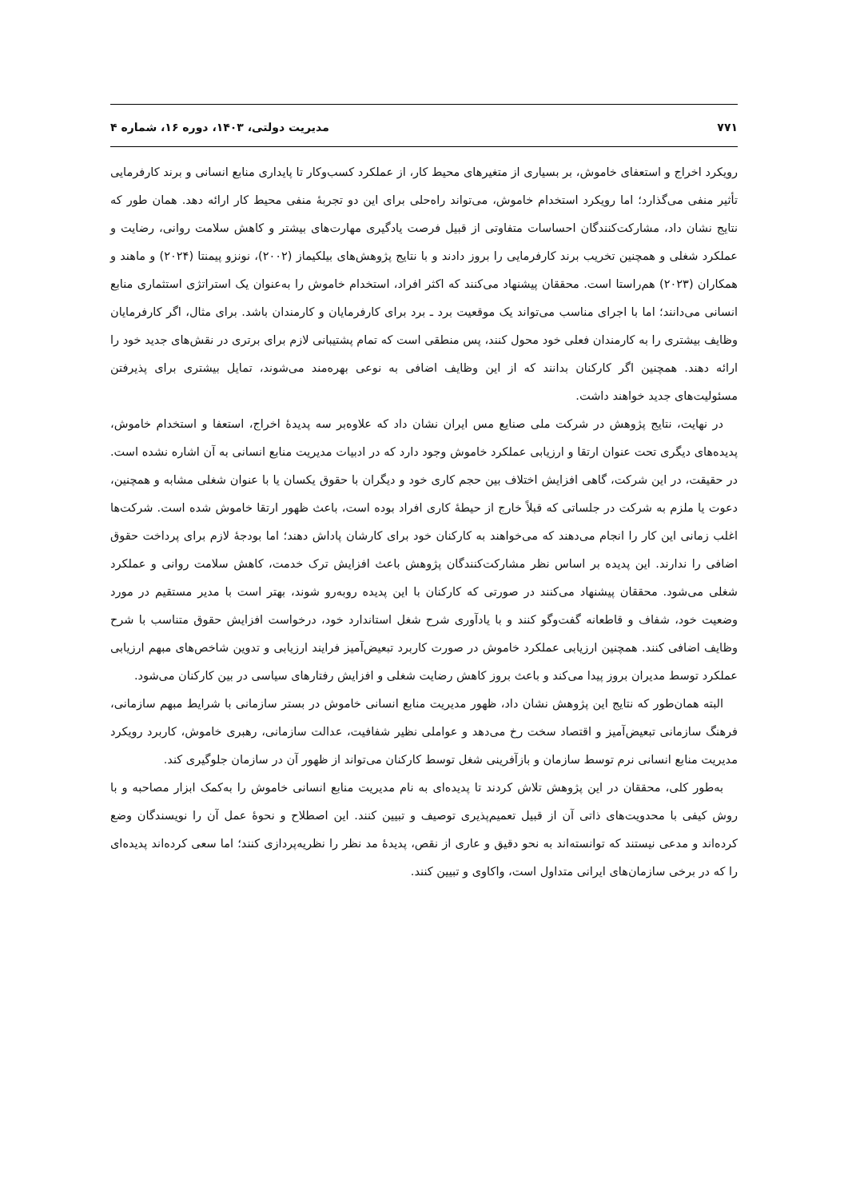۷۷۱ مدیریت دولتی، ۱۴۰۳، دوره ۱۶، شماره ۴
رویکرد اخراج و استعفای خاموش، بر بسیاری از متغیرهای محیط کار، از عملکرد کسب‌وکار تا پایداری منابع انسانی و برند کارفرمایی تأثیر منفی می‌گذارد؛ اما رویکرد استخدام خاموش، می‌تواند راه‌حلی برای این دو تجربهٔ منفی محیط کار ارائه دهد. همان طور که نتایج نشان داد، مشارکت‌کنندگان احساسات متفاوتی از قبیل فرصت یادگیری مهارت‌های بیشتر و کاهش سلامت روانی، رضایت و عملکرد شغلی و همچنین تخریب برند کارفرمایی را بروز دادند و با نتایج پژوهش‌های بیلکیماز (۲۰۰۲)، نونزو پیمنتا (۲۰۲۴) و ماهند و همکاران (۲۰۲۳) هم‌راستا است. محققان پیشنهاد می‌کنند که اکثر افراد، استخدام خاموش را به‌عنوان یک استراتژی استثماری منابع انسانی می‌دانند؛ اما با اجرای مناسب می‌تواند یک موقعیت برد ـ برد برای کارفرمایان و کارمندان باشد. برای مثال، اگر کارفرمایان وظایف بیشتری را به کارمندان فعلی خود محول کنند، پس منطقی است که تمام پشتیبانی لازم برای برتری در نقش‌های جدید خود را ارائه دهند. همچنین اگر کارکنان بدانند که از این وظایف اضافی به نوعی بهره‌مند می‌شوند، تمایل بیشتری برای پذیرفتن مسئولیت‌های جدید خواهند داشت.
در نهایت، نتایج پژوهش در شرکت ملی صنایع مس ایران نشان داد که علاوه‌بر سه پدیدهٔ اخراج، استعفا و استخدام خاموش، پدیده‌های دیگری تحت عنوان ارتقا و ارزیابی عملکرد خاموش وجود دارد که در ادبیات مدیریت منابع انسانی به آن اشاره نشده است. در حقیقت، در این شرکت، گاهی افزایش اختلاف بین حجم کاری خود و دیگران با حقوق یکسان یا با عنوان شغلی مشابه و همچنین، دعوت یا ملزم به شرکت در جلساتی که قبلاً خارج از حیطهٔ کاری افراد بوده است، باعث ظهور ارتقا خاموش شده است. شرکت‌ها اغلب زمانی این کار را انجام می‌دهند که می‌خواهند به کارکنان خود برای کارشان پاداش دهند؛ اما بودجهٔ لازم برای پرداخت حقوق اضافی را ندارند. این پدیده بر اساس نظر مشارکت‌کنندگان پژوهش باعث افزایش ترک خدمت، کاهش سلامت روانی و عملکرد شغلی می‌شود. محققان پیشنهاد می‌کنند در صورتی که کارکنان با این پدیده روبه‌رو شوند، بهتر است با مدیر مستقیم در مورد وضعیت خود، شفاف و قاطعانه گفت‌وگو کنند و با یادآوری شرح شغل استاندارد خود، درخواست افزایش حقوق متناسب با شرح وظایف اضافی کنند. همچنین ارزیابی عملکرد خاموش در صورت کاربرد تبعیض‌آمیز فرایند ارزیابی و تدوین شاخص‌های مبهم ارزیابی عملکرد توسط مدیران بروز پیدا می‌کند و باعث بروز کاهش رضایت شغلی و افزایش رفتارهای سیاسی در بین کارکنان می‌شود.
البته همان‌طور که نتایج این پژوهش نشان داد، ظهور مدیریت منابع انسانی خاموش در بستر سازمانی با شرایط مبهم سازمانی، فرهنگ سازمانی تبعیض‌آمیز و اقتصاد سخت رخ می‌دهد و عواملی نظیر شفافیت، عدالت سازمانی، رهبری خاموش، کاربرد رویکرد مدیریت منابع انسانی نرم توسط سازمان و بازآفرینی شغل توسط کارکنان می‌تواند از ظهور آن در سازمان جلوگیری کند.
به‌طور کلی، محققان در این پژوهش تلاش کردند تا پدیده‌ای به نام مدیریت منابع انسانی خاموش را به‌کمک ابزار مصاحبه و با روش کیفی با محدویت‌های ذاتی آن از قبیل تعمیم‌پذیری توصیف و تبیین کنند. این اصطلاح و نحوهٔ عمل آن را نویسندگان وضع کرده‌اند و مدعی نیستند که توانسته‌اند به نحو دقیق و عاری از نقص، پدیدهٔ مد نظر را نظریه‌پردازی کنند؛ اما سعی کرده‌اند پدیده‌ای را که در برخی سازمان‌های ایرانی متداول است، واکاوی و تبیین کنند.